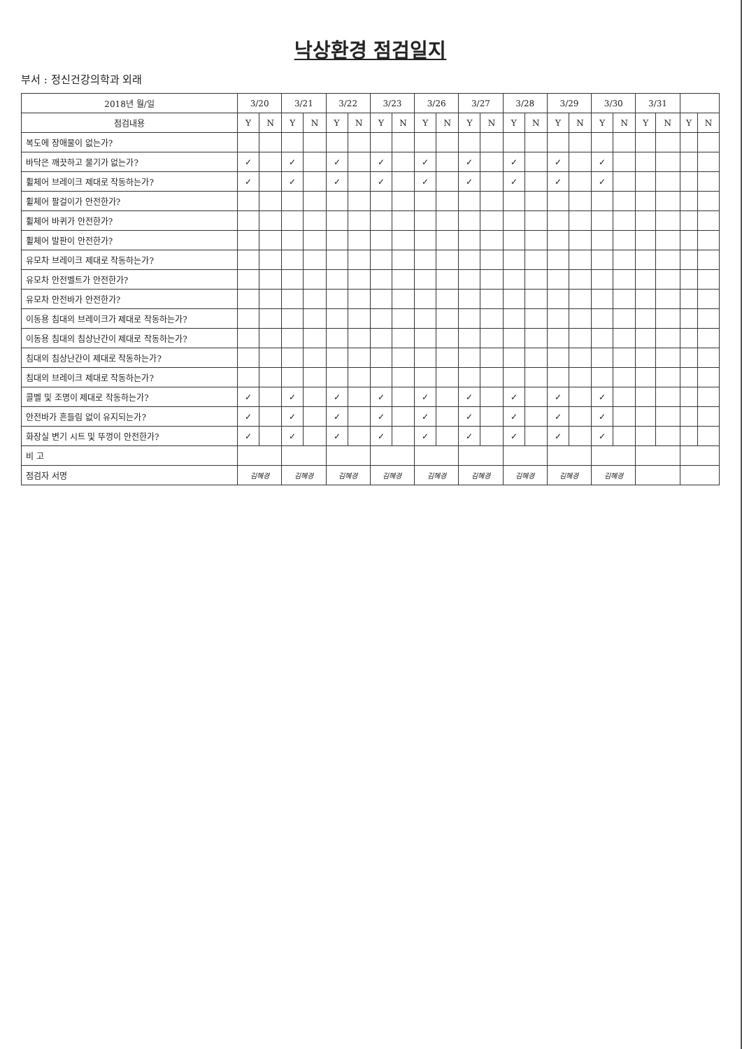낙상환경 점검일지
부서 : 정신건강의학과 외래
| 2018년 월/일 | 3/20 | | 3/21 | | 3/22 | | 3/23 | | 3/26 | | 3/27 | | 3/28 | | 3/29 | | 3/30 | | 3/31 | | | |
| --- | --- | --- | --- | --- | --- | --- | --- | --- | --- | --- | --- | --- | --- | --- | --- | --- | --- | --- | --- | --- | --- | --- |
| 점검내용 | Y | N | Y | N | Y | N | Y | N | Y | N | Y | N | Y | N | Y | N | Y | N | Y | N | Y | N |
| 복도에 장애물이 없는가? | | | | | | | | | | | | | | | | | | | | | | |
| 바닥은 깨끗하고 물기가 없는가? | ✓ | | ✓ | | ✓ | | ✓ | | ✓ | | ✓ | | ✓ | | ✓ | | ✓ | | | | | |
| 휠체어 브레이크 제대로 작동하는가? | ✓ | | ✓ | | ✓ | | ✓ | | ✓ | | ✓ | | ✓ | | ✓ | | ✓ | | | | | |
| 휠체어 팔걸이가 안전한가? | | | | | | | | | | | | | | | | | | | | | | |
| 휠체어 바퀴가 안전한가? | | | | | | | | | | | | | | | | | | | | | | |
| 휠체어 발판이 안전한가? | | | | | | | | | | | | | | | | | | | | | | |
| 유모차 브레이크 제대로 작동하는가? | | | | | | | | | | | | | | | | | | | | | | |
| 유모차 안전벨트가 안전한가? | | | | | | | | | | | | | | | | | | | | | | |
| 유모차 안전바가 안전한가? | | | | | | | | | | | | | | | | | | | | | | |
| 이동용 침대의 브레이크가 제대로 작동하는가? | | | | | | | | | | | | | | | | | | | | | | |
| 이동용 침대의 침상난간이 제대로 작동하는가? | | | | | | | | | | | | | | | | | | | | | | |
| 침대의 침상난간이 제대로 작동하는가? | | | | | | | | | | | | | | | | | | | | | | |
| 침대의 브레이크 제대로 작동하는가? | | | | | | | | | | | | | | | | | | | | | | |
| 콜벨 및 조명이 제대로 작동하는가? | ✓ | | ✓ | | ✓ | | ✓ | | ✓ | | ✓ | | ✓ | | ✓ | | ✓ | | | | | |
| 안전바가 흔들림 없이 유지되는가? | ✓ | | ✓ | | ✓ | | ✓ | | ✓ | | ✓ | | ✓ | | ✓ | | ✓ | | | | | |
| 화장실 변기 시트 및 뚜껑이 안전한가? | ✓ | | ✓ | | ✓ | | ✓ | | ✓ | | ✓ | | ✓ | | ✓ | | ✓ | | | | | |
| 비 고 | | | | | | | | | | | | | | | | | | | | | | |
| 점검자 서명 | 김혜경 | | 김혜경 | | 김혜경 | | 김혜경 | | 김혜경 | | 김혜경 | | 김혜경 | | 김혜경 | | 김혜경 | | | | | |